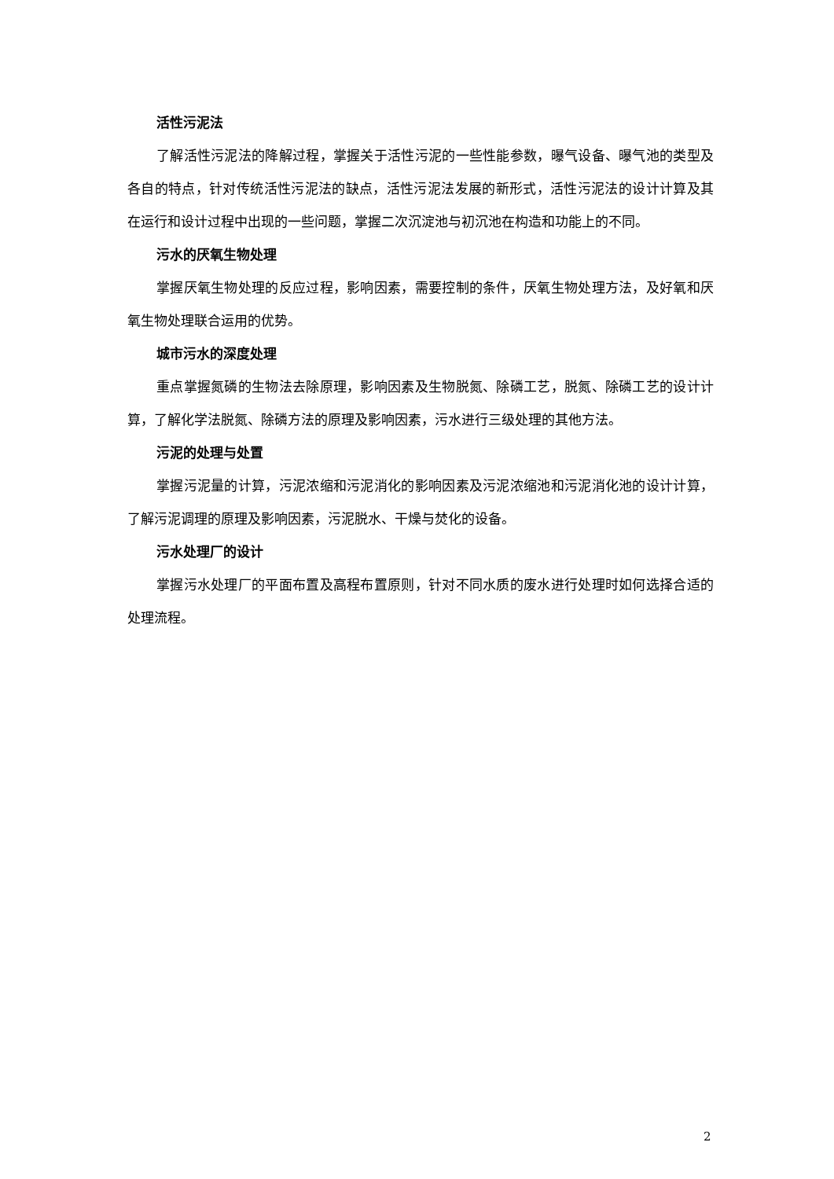活性污泥法
了解活性污泥法的降解过程，掌握关于活性污泥的一些性能参数，曝气设备、曝气池的类型及各自的特点，针对传统活性污泥法的缺点，活性污泥法发展的新形式，活性污泥法的设计计算及其在运行和设计过程中出现的一些问题，掌握二次沉淀池与初沉池在构造和功能上的不同。
污水的厌氧生物处理
掌握厌氧生物处理的反应过程，影响因素，需要控制的条件，厌氧生物处理方法，及好氧和厌氧生物处理联合运用的优势。
城市污水的深度处理
重点掌握氮磷的生物法去除原理，影响因素及生物脱氮、除磷工艺，脱氮、除磷工艺的设计计算，了解化学法脱氮、除磷方法的原理及影响因素，污水进行三级处理的其他方法。
污泥的处理与处置
掌握污泥量的计算，污泥浓缩和污泥消化的影响因素及污泥浓缩池和污泥消化池的设计计算，了解污泥调理的原理及影响因素，污泥脱水、干燥与焚化的设备。
污水处理厂的设计
掌握污水处理厂的平面布置及高程布置原则，针对不同水质的废水进行处理时如何选择合适的处理流程。
2